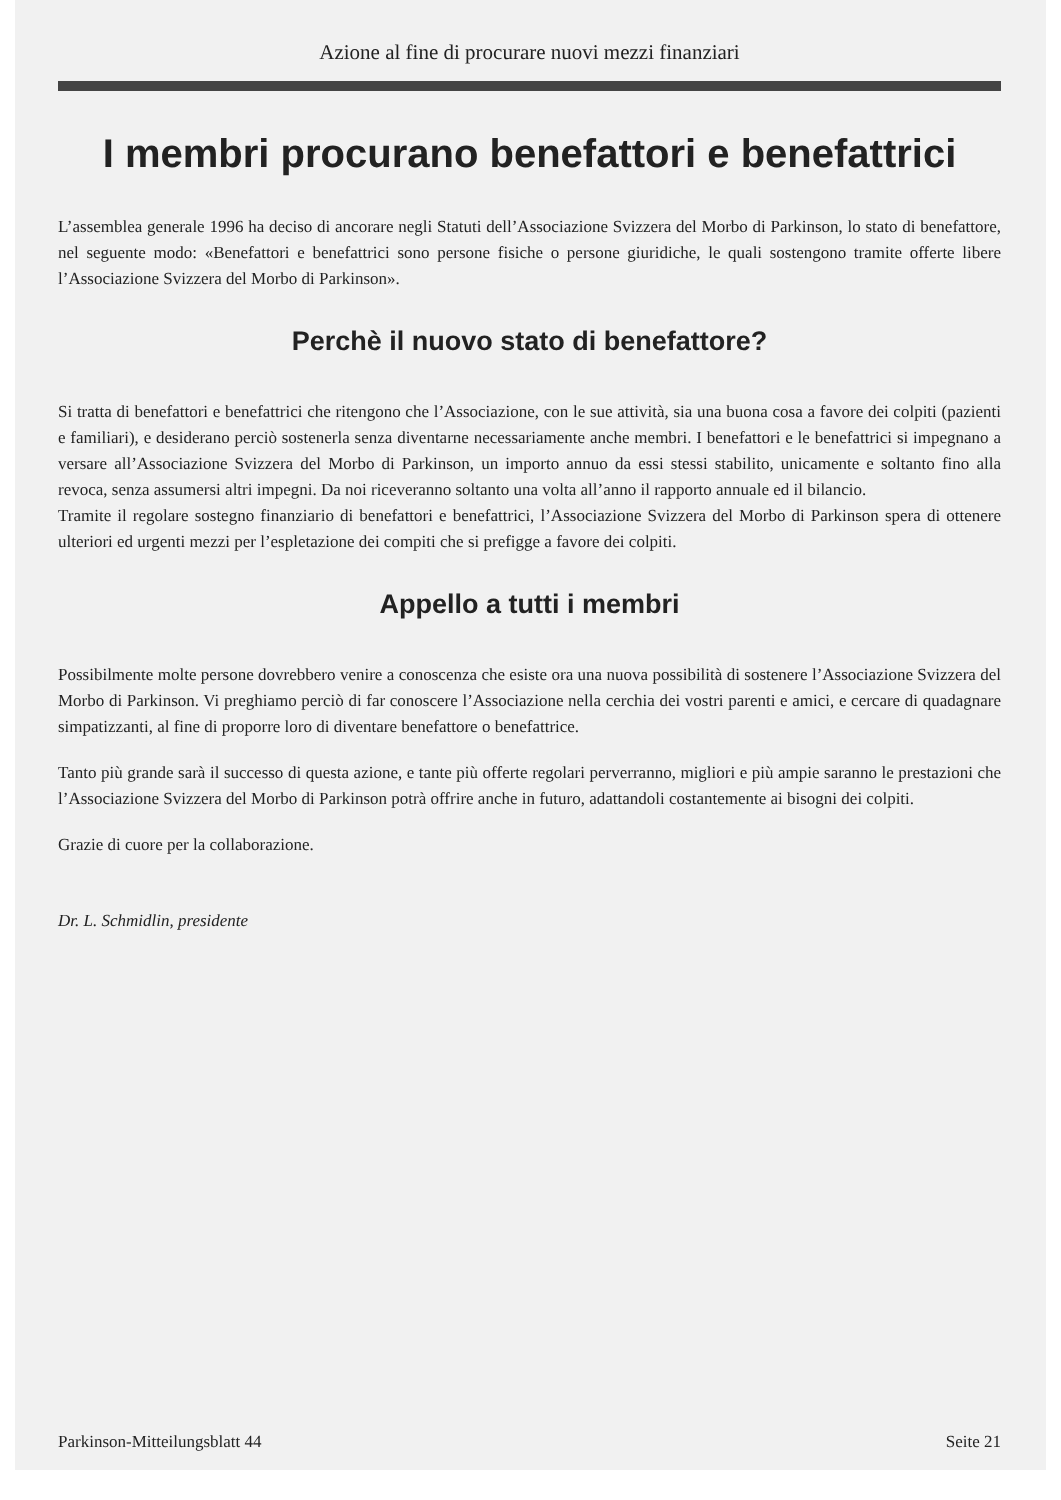Azione al fine di procurare nuovi mezzi finanziari
I membri procurano benefattori e benefattrici
L’assemblea generale 1996 ha deciso di ancorare negli Statuti dell’Associazione Svizzera del Morbo di Parkinson, lo stato di benefattore, nel seguente modo: «Benefattori e benefattrici sono persone fisiche o persone giuridiche, le quali sostengono tramite offerte libere l’Associazione Svizzera del Morbo di Parkinson».
Perchè il nuovo stato di benefattore?
Si tratta di benefattori e benefattrici che ritengono che l’Associazione, con le sue attività, sia una buona cosa a favore dei colpiti (pazienti e familiari), e desiderano perciò sostenerla senza diventarne necessariamente anche membri. I benefattori e le benefattrici si impegnano a versare all’Associazione Svizzera del Morbo di Parkinson, un importo annuo da essi stessi stabilito, unicamente e soltanto fino alla revoca, senza assumersi altri impegni. Da noi riceveranno soltanto una volta all’anno il rapporto annuale ed il bilancio.
Tramite il regolare sostegno finanziario di benefattori e benefattrici, l’Associazione Svizzera del Morbo di Parkinson spera di ottenere ulteriori ed urgenti mezzi per l’espletazione dei compiti che si prefigge a favore dei colpiti.
Appello a tutti i membri
Possibilmente molte persone dovrebbero venire a conoscenza che esiste ora una nuova possibilità di sostenere l’Associazione Svizzera del Morbo di Parkinson. Vi preghiamo perciò di far conoscere l’Associazione nella cerchia dei vostri parenti e amici, e cercare di quadagnare simpatizzanti, al fine di proporre loro di diventare benefattore o benefattrice.
Tanto più grande sarà il successo di questa azione, e tante più offerte regolari perverranno, migliori e più ampie saranno le prestazioni che l’Associazione Svizzera del Morbo di Parkinson potrà offrire anche in futuro, adattandoli costantemente ai bisogni dei colpiti.
Grazie di cuore per la collaborazione.
Dr. L. Schmidlin, presidente
Parkinson-Mitteilungsblatt 44 Seite 21